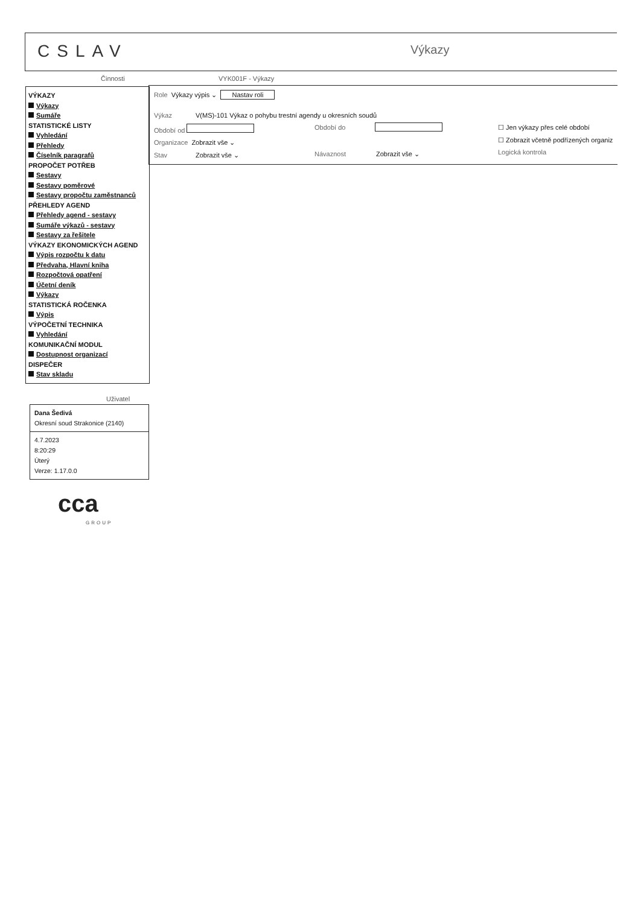CSLAV Výkazy
Činnosti VYK001F - Výkazy
VÝKAZY
Výkazy
Sumáře
STATISTICKÉ LISTY
Vyhledání
Přehledy
Číselník paragrafů
PROPOČET POTŘEB
Sestavy
Sestavy poměrové
Sestavy propočtu zaměstnanců
PŘEHLEDY AGEND
Přehledy agend - sestavy
Sumáře výkazů - sestavy
Sestavy za řešitele
VÝKAZY EKONOMICKÝCH AGEND
Výpis rozpočtu k datu
Předvaha, Hlavní kniha
Rozpočtová opatření
Účetní deník
Výkazy
STATISTICKÁ ROČENKA
Výpis
VÝPOČETNÍ TECHNIKA
Vyhledání
KOMUNIKAČNÍ MODUL
Dostupnost organizací
DISPEČER
Stav skladu
Role Výkazy výpis ⌄ Nastav roli
Výkaz
V(MS)-101 Výkaz o pohybu trestní agendy u okresních soudů
Období od Období do ☐ Jen výkazy přes celé období
☐ Zobrazit včetně podřízených organiz
Organizace Zobrazit vše ⌄
Stav Zobrazit vše ⌄ Návaznost Zobrazit vše ⌄ Logická kontrola
Uživatel
Dana Šedivá
Okresní soud Strakonice (2140)
4.7.2023
8:20:29
Úterý
Verze: 1.17.0.0
cca
GROUP